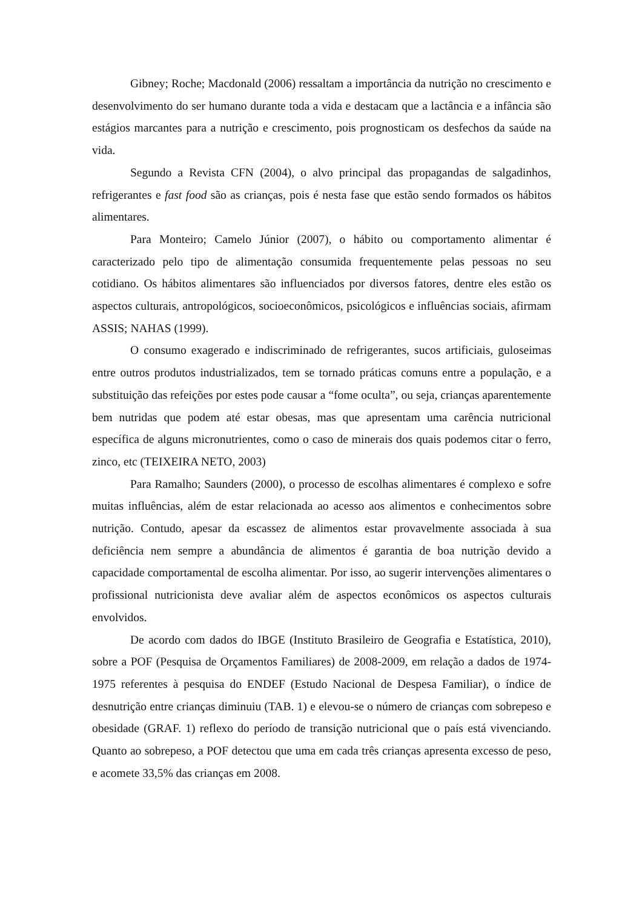Gibney; Roche; Macdonald (2006) ressaltam a importância da nutrição no crescimento e desenvolvimento do ser humano durante toda a vida e destacam que a lactância e a infância são estágios marcantes para a nutrição e crescimento, pois prognosticam os desfechos da saúde na vida.
Segundo a Revista CFN (2004), o alvo principal das propagandas de salgadinhos, refrigerantes e fast food são as crianças, pois é nesta fase que estão sendo formados os hábitos alimentares.
Para Monteiro; Camelo Júnior (2007), o hábito ou comportamento alimentar é caracterizado pelo tipo de alimentação consumida frequentemente pelas pessoas no seu cotidiano. Os hábitos alimentares são influenciados por diversos fatores, dentre eles estão os aspectos culturais, antropológicos, socioeconômicos, psicológicos e influências sociais, afirmam ASSIS; NAHAS (1999).
O consumo exagerado e indiscriminado de refrigerantes, sucos artificiais, guloseimas entre outros produtos industrializados, tem se tornado práticas comuns entre a população, e a substituição das refeições por estes pode causar a “fome oculta”, ou seja, crianças aparentemente bem nutridas que podem até estar obesas, mas que apresentam uma carência nutricional específica de alguns micronutrientes, como o caso de minerais dos quais podemos citar o ferro, zinco, etc (TEIXEIRA NETO, 2003)
Para Ramalho; Saunders (2000), o processo de escolhas alimentares é complexo e sofre muitas influências, além de estar relacionada ao acesso aos alimentos e conhecimentos sobre nutrição. Contudo, apesar da escassez de alimentos estar provavelmente associada à sua deficiência nem sempre a abundância de alimentos é garantia de boa nutrição devido a capacidade comportamental de escolha alimentar. Por isso, ao sugerir intervenções alimentares o profissional nutricionista deve avaliar além de aspectos econômicos os aspectos culturais envolvidos.
De acordo com dados do IBGE (Instituto Brasileiro de Geografia e Estatística, 2010), sobre a POF (Pesquisa de Orçamentos Familiares) de 2008-2009, em relação a dados de 1974-1975 referentes à pesquisa do ENDEF (Estudo Nacional de Despesa Familiar), o índice de desnutrição entre crianças diminuiu (TAB. 1) e elevou-se o número de crianças com sobrepeso e obesidade (GRAF. 1) reflexo do período de transição nutricional que o país está vivenciando. Quanto ao sobrepeso, a POF detectou que uma em cada três crianças apresenta excesso de peso, e acomete 33,5% das crianças em 2008.